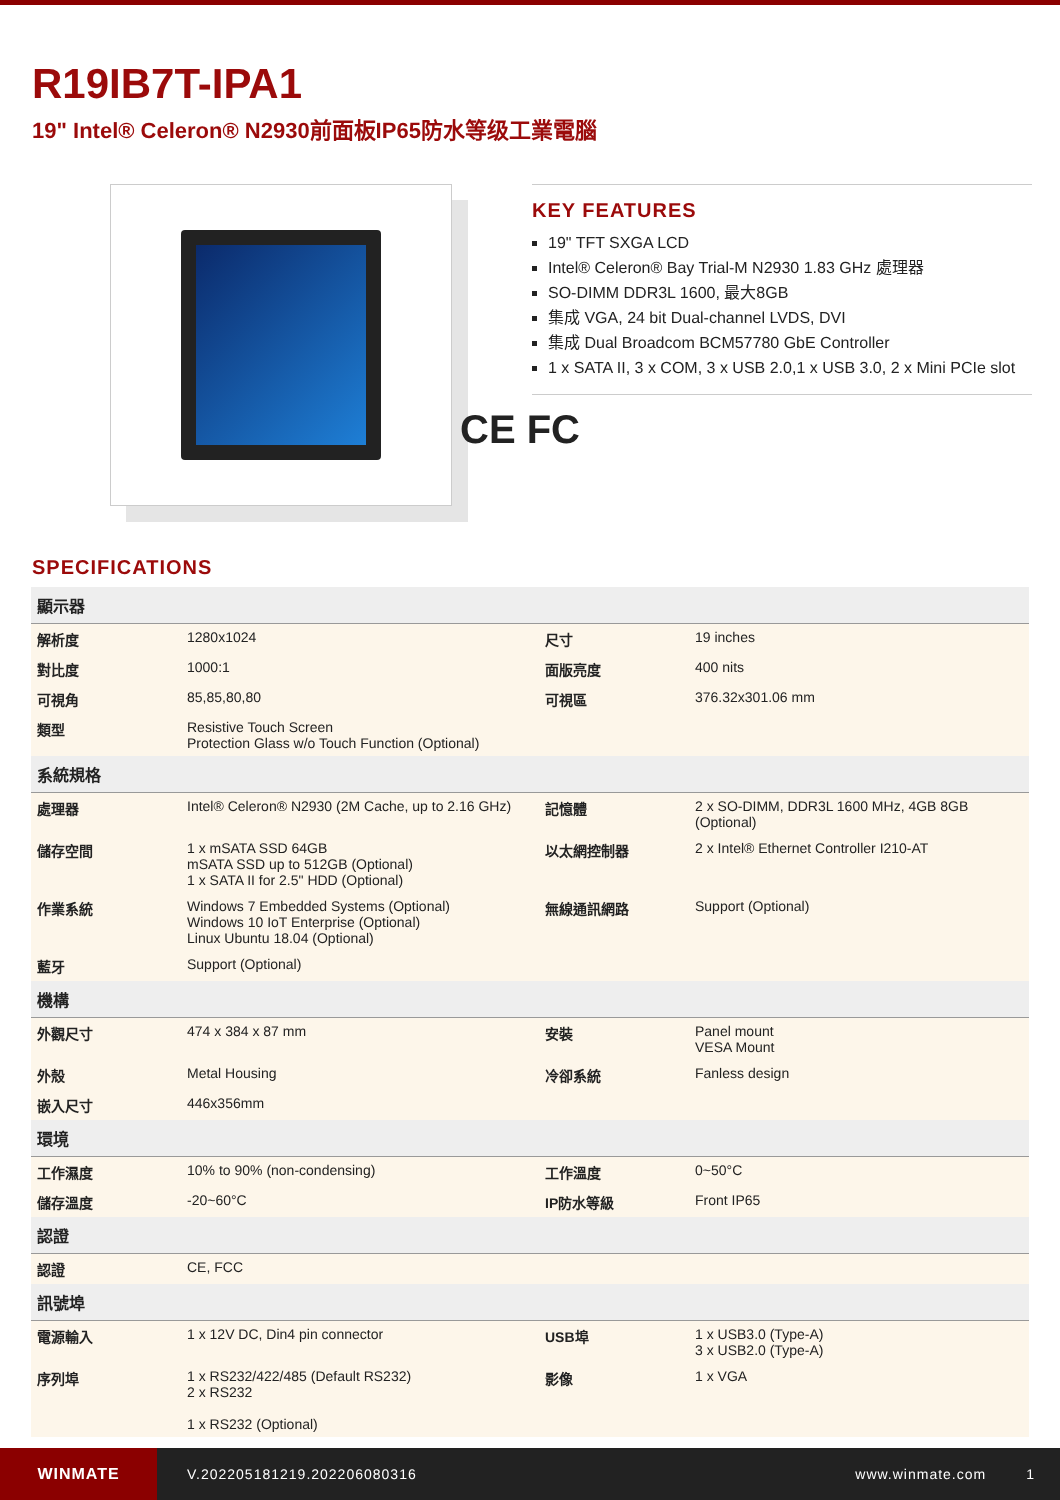R19IB7T-IPA1
19" Intel® Celeron® N2930前面板IP65防水等级工業電腦
KEY FEATURES
19" TFT SXGA LCD
Intel® Celeron® Bay Trial-M N2930 1.83 GHz 處理器
SO-DIMM DDR3L 1600, 最大8GB
集成 VGA, 24 bit Dual-channel LVDS, DVI
集成 Dual Broadcom BCM57780 GbE Controller
1 x SATA II, 3 x COM, 3 x USB 2.0,1 x USB 3.0, 2 x Mini PCIe slot
CE FC
SPECIFICATIONS
| 顯示器 | | | |
| --- | --- | --- | --- |
| 解析度 | 1280x1024 | 尺寸 | 19 inches |
| 對比度 | 1000:1 | 面版亮度 | 400 nits |
| 可視角 | 85,85,80,80 | 可視區 | 376.32x301.06 mm |
| 類型 | Resistive Touch Screen Protection Glass w/o Touch Function (Optional) | | |
| 系統規格 | | | |
| 處理器 | Intel® Celeron® N2930 (2M Cache, up to 2.16 GHz) | 記憶體 | 2 x SO-DIMM, DDR3L 1600 MHz, 4GB 8GB (Optional) |
| 儲存空間 | 1 x mSATA SSD 64GB mSATA SSD up to 512GB (Optional) 1 x SATA II for 2.5" HDD (Optional) | 以太網控制器 | 2 x Intel® Ethernet Controller I210-AT |
| 作業系統 | Windows 7 Embedded Systems (Optional) Windows 10 IoT Enterprise (Optional) Linux Ubuntu 18.04 (Optional) | 無線通訊網路 | Support (Optional) |
| 藍牙 | Support (Optional) | | |
| 機構 | | | |
| 外觀尺寸 | 474 x 384 x 87 mm | 安裝 | Panel mount VESA Mount |
| 外殼 | Metal Housing | 冷卻系統 | Fanless design |
| 嵌入尺寸 | 446x356mm | | |
| 環境 | | | |
| 工作濕度 | 10% to 90% (non-condensing) | 工作溫度 | 0~50°C |
| 儲存溫度 | -20~60°C | IP防水等級 | Front IP65 |
| 認證 | | | |
| 認證 | CE, FCC | | |
| 訊號埠 | | | |
| 電源輸入 | 1 x 12V DC, Din4 pin connector | USB埠 | 1 x USB3.0 (Type-A) 3 x USB2.0 (Type-A) |
| 序列埠 | 1 x RS232/422/485 (Default RS232) 2 x RS232 1 x RS232 (Optional) | 影像 | 1 x VGA |
WINMATE
V.202205181219.202206080316 www.winmate.com 1